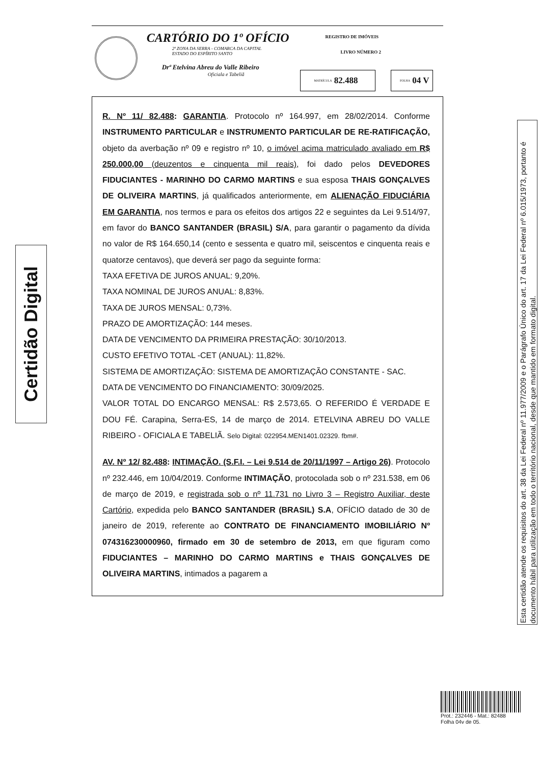Certidão Digital
CARTÓRIO DO 1º OFÍCIO
2ª ZONA DA SERRA - COMARCA DA CAPITAL
ESTADO DO ESPÍRITO SANTO
Drª Etelvina Abreu do Valle Ribeiro
Oficiala e Tabeliã
REGISTRO DE IMÓVEIS
LIVRO NÚMERO 2
MATRÍCULA 82.488
FOLHA 04 V
R. Nº 11/ 82.488: GARANTIA. Protocolo nº 164.997, em 28/02/2014. Conforme INSTRUMENTO PARTICULAR e INSTRUMENTO PARTICULAR DE RE-RATIFICAÇÃO, objeto da averbação nº 09 e registro nº 10, o imóvel acima matriculado avaliado em R$ 250.000,00 (deuzentos e cinquenta mil reais), foi dado pelos DEVEDORES FIDUCIANTES - MARINHO DO CARMO MARTINS e sua esposa THAIS GONÇALVES DE OLIVEIRA MARTINS, já qualificados anteriormente, em ALIENAÇÃO FIDUCIÁRIA EM GARANTIA, nos termos e para os efeitos dos artigos 22 e seguintes da Lei 9.514/97, em favor do BANCO SANTANDER (BRASIL) S/A, para garantir o pagamento da dívida no valor de R$ 164.650,14 (cento e sessenta e quatro mil, seiscentos e cinquenta reais e quatorze centavos), que deverá ser pago da seguinte forma:
TAXA EFETIVA DE JUROS ANUAL: 9,20%.
TAXA NOMINAL DE JUROS ANUAL: 8,83%.
TAXA DE JUROS MENSAL: 0,73%.
PRAZO DE AMORTIZAÇÃO: 144 meses.
DATA DE VENCIMENTO DA PRIMEIRA PRESTAÇÃO: 30/10/2013.
CUSTO EFETIVO TOTAL -CET (ANUAL): 11,82%.
SISTEMA DE AMORTIZAÇÃO: SISTEMA DE AMORTIZAÇÃO CONSTANTE - SAC.
DATA DE VENCIMENTO DO FINANCIAMENTO: 30/09/2025.
VALOR TOTAL DO ENCARGO MENSAL: R$ 2.573,65. O REFERIDO É VERDADE E DOU FÉ. Carapina, Serra-ES, 14 de março de 2014. ETELVINA ABREU DO VALLE RIBEIRO - OFICIALA E TABELIÃ. Selo Digital: 022954.MEN1401.02329. fbm#.
AV. Nº 12/ 82.488: INTIMAÇÃO. (S.F.I. – Lei 9.514 de 20/11/1997 – Artigo 26). Protocolo nº 232.446, em 10/04/2019. Conforme INTIMAÇÃO, protocolada sob o nº 231.538, em 06 de março de 2019, e registrada sob o nº 11.731 no Livro 3 – Registro Auxiliar, deste Cartório, expedida pelo BANCO SANTANDER (BRASIL) S.A, OFÍCIO datado de 30 de janeiro de 2019, referente ao CONTRATO DE FINANCIAMENTO IMOBILIÁRIO Nº 074316230000960, firmado em 30 de setembro de 2013, em que figuram como FIDUCIANTES – MARINHO DO CARMO MARTINS e THAIS GONÇALVES DE OLIVEIRA MARTINS, intimados a pagarem a
Esta certidão atende os requisitos do art. 38 da Lei Federal nº 11.977/2009 e o Parágrafo Único do art. 17 da Lei Federal nº 6.015/1973, portanto é documento hábil para utilização em todo o território nacional, desde que mantido em formato digital.
Prot.: 232446 - Mat.: 82488
Folha 04v de 05.